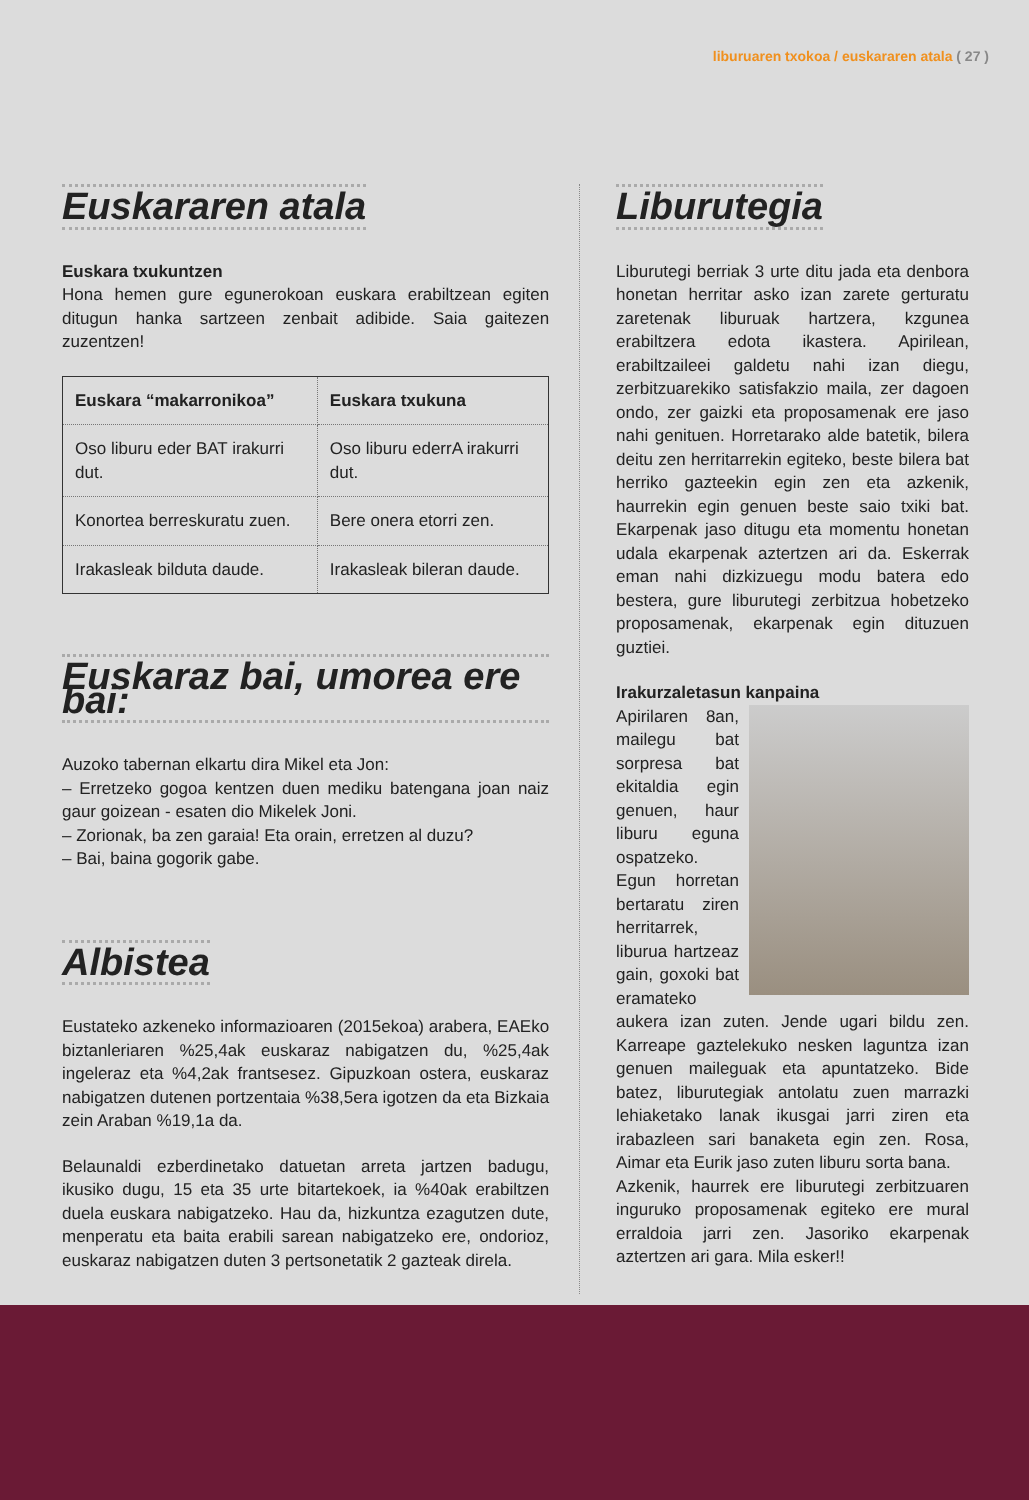liburuaren txokoa / euskararen atala ( 27 )
Euskararen atala
Euskara txukuntzen
Hona hemen gure egunerokoan euskara erabiltzean egiten ditugun hanka sartzeen zenbait adibide. Saia gaitezen zuzentzen!
| Euskara “makarronikoa” | Euskara txukuna |
| --- | --- |
| Oso liburu eder BAT irakurri dut. | Oso liburu ederrA irakurri dut. |
| Konortea berreskuratu zuen. | Bere onera etorri zen. |
| Irakasleak bilduta daude. | Irakasleak bileran daude. |
Euskaraz bai, umorea ere bai:
Auzoko tabernan elkartu dira Mikel eta Jon:
– Erretzeko gogoa kentzen duen mediku batengana joan naiz gaur goizean - esaten dio Mikelek Joni.
– Zorionak, ba zen garaia! Eta orain, erretzen al duzu?
– Bai, baina gogorik gabe.
Albistea
Eustateko azkeneko informazioaren (2015ekoa) arabera, EAEko biztanleriaren %25,4ak euskaraz nabigatzen du, %25,4ak ingeleraz eta %4,2ak frantsesez. Gipuzkoan ostera, euskaraz nabigatzen dutenen portzentaia %38,5era igotzen da eta Bizkaia zein Araban %19,1a da.
Belaunaldi ezberdinetako datuetan arreta jartzen badugu, ikusiko dugu, 15 eta 35 urte bitartekoek, ia %40ak erabiltzen duela euskara nabigatzeko. Hau da, hizkuntza ezagutzen dute, menperatu eta baita erabili sarean nabigatzeko ere, ondorioz, euskaraz nabigatzen duten 3 pertsonetatik 2 gazteak direla.
Liburutegia
Liburutegi berriak 3 urte ditu jada eta denbora honetan herritar asko izan zarete gerturatu zaretenak liburuak hartzera, kzgunea erabiltzera edota ikastera. Apirilean, erabiltzaileei galdetu nahi izan diegu, zerbitzuarekiko satisfakzio maila, zer dagoen ondo, zer gaizki eta proposamenak ere jaso nahi genituen. Horretarako alde batetik, bilera deitu zen herritarrekin egiteko, beste bilera bat herriko gazteekin egin zen eta azkenik, haurrekin egin genuen beste saio txiki bat. Ekarpenak jaso ditugu eta momentu honetan udala ekarpenak aztertzen ari da. Eskerrak eman nahi dizkizuegu modu batera edo bestera, gure liburutegi zerbitzua hobetzeko proposamenak, ekarpenak egin dituzuen guztiei.
Irakurzaletasun kanpaina
Apirilaren 8an, mailegu bat sorpresa bat ekitaldia egin genuen, haur liburu eguna ospatzeko. Egun horretan bertaratu ziren herritarrek, liburua hartzeaz gain, goxoki bat eramateko aukera izan zuten. Jende ugari bildu zen. Karreape gaztelekuko nesken laguntza izan genuen maileguak eta apuntatzeko. Bide batez, liburutegiak antolatu zuen marrazki lehiaketako lanak ikusgai jarri ziren eta irabazleen sari banaketa egin zen. Rosa, Aimar eta Eurik jaso zuten liburu sorta bana.
Azkenik, haurrek ere liburutegi zerbitzuaren inguruko proposamenak egiteko ere mural erraldoia jarri zen. Jasoriko ekarpenak aztertzen ari gara. Mila esker!!